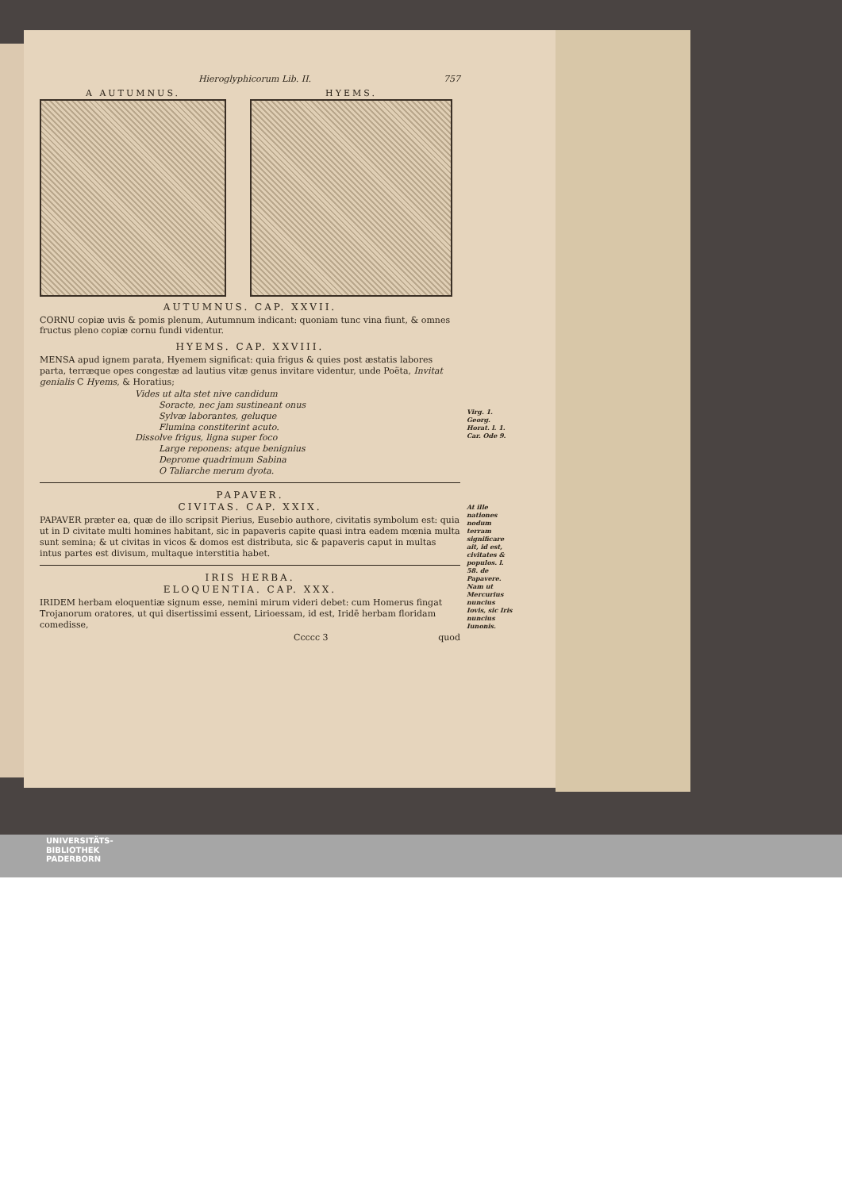Hieroglyphicorum Lib. II. 757
A AUTUMNUS. HYEMS.
AUTUMNUS. CAP. XXVII.
CORNU copiæ uvis & pomis plenum, Autumnum indicant: quoniam tunc vina fiunt, & omnes fructus pleno copiæ cornu fundi videntur.
HYEMS. CAP. XXVIII.
MENSA apud ignem parata, Hyemem significat: quia frigus & quies post æstatis labores parta, terræque opes congestæ ad lautius vitæ genus invitare videntur, unde Poëta, Invitat genialis C Hyems, & Horatius;
Vides ut alta stet nive candidum
Soracte, nec jam sustineant onus
Sylvæ laborantes, geluque
Flumina constiterint acuto.
Dissolve frigus, ligna super foco
Large reponens: atque benignius
Deprome quadrimum Sabina
O Taliarche merum dyota.
PAPAVER.
CIVITAS. CAP. XXIX.
PAPAVER præter ea, quæ de illo scripsit Pierius, Eusebio authore, civitatis symbolum est: quia ut in D civitate multi homines habitant, sic in papaveris capite quasi intra eadem mœnia multa sunt semina; & ut civitas in vicos & domos est distributa, sic & papaveris caput in multas intus partes est divisum, multaque interstitia habet.
IRIS HERBA.
ELOQUENTIA. CAP. XXX.
IRIDEM herbam eloquentiæ signum esse, nemini mirum videri debet: cum Homerus fingat Trojanorum oratores, ut qui disertissimi essent, Lirioessam, id est, Iridē herbam floridam comedisse,
Ccccc 3 quod
Virg. 1. Georg.
Horat. l. 1. Car. Ode 9.
At ille nationes nodum terram significare ait, id est, civitates & populos. l. 58. de Papavere.
Nam ut Mercurius nuncius Iovis, sic Iris nuncius Iunonis.
UNIVERSITÄTS-
BIBLIOTHEK
PADERBORN